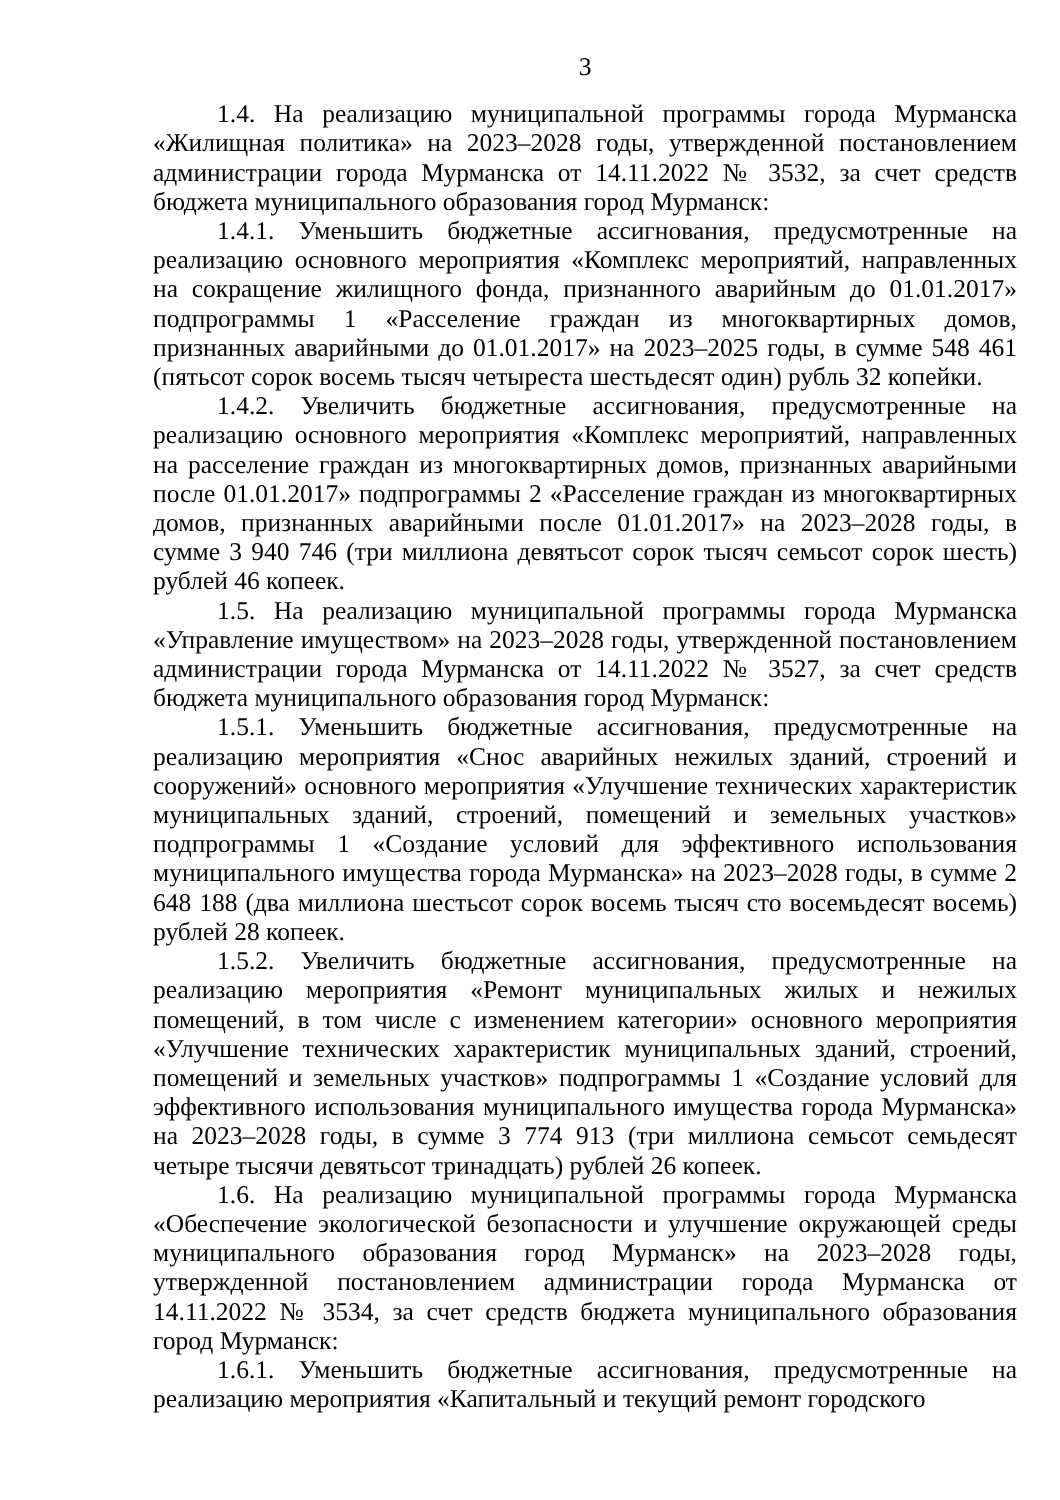3
1.4. На реализацию муниципальной программы города Мурманска «Жилищная политика» на 2023–2028 годы, утвержденной постановлением администрации города Мурманска от 14.11.2022 № 3532, за счет средств бюджета муниципального образования город Мурманск:
1.4.1. Уменьшить бюджетные ассигнования, предусмотренные на реализацию основного мероприятия «Комплекс мероприятий, направленных на сокращение жилищного фонда, признанного аварийным до 01.01.2017» подпрограммы 1 «Расселение граждан из многоквартирных домов, признанных аварийными до 01.01.2017» на 2023–2025 годы, в сумме 548 461 (пятьсот сорок восемь тысяч четыреста шестьдесят один) рубль 32 копейки.
1.4.2. Увеличить бюджетные ассигнования, предусмотренные на реализацию основного мероприятия «Комплекс мероприятий, направленных на расселение граждан из многоквартирных домов, признанных аварийными после 01.01.2017» подпрограммы 2 «Расселение граждан из многоквартирных домов, признанных аварийными после 01.01.2017» на 2023–2028 годы, в сумме 3 940 746 (три миллиона девятьсот сорок тысяч семьсот сорок шесть) рублей 46 копеек.
1.5. На реализацию муниципальной программы города Мурманска «Управление имуществом» на 2023–2028 годы, утвержденной постановлением администрации города Мурманска от 14.11.2022 № 3527, за счет средств бюджета муниципального образования город Мурманск:
1.5.1. Уменьшить бюджетные ассигнования, предусмотренные на реализацию мероприятия «Снос аварийных нежилых зданий, строений и сооружений» основного мероприятия «Улучшение технических характеристик муниципальных зданий, строений, помещений и земельных участков» подпрограммы 1 «Создание условий для эффективного использования муниципального имущества города Мурманска» на 2023–2028 годы, в сумме 2 648 188 (два миллиона шестьсот сорок восемь тысяч сто восемьдесят восемь) рублей 28 копеек.
1.5.2. Увеличить бюджетные ассигнования, предусмотренные на реализацию мероприятия «Ремонт муниципальных жилых и нежилых помещений, в том числе с изменением категории» основного мероприятия «Улучшение технических характеристик муниципальных зданий, строений, помещений и земельных участков» подпрограммы 1 «Создание условий для эффективного использования муниципального имущества города Мурманска» на 2023–2028 годы, в сумме 3 774 913 (три миллиона семьсот семьдесят четыре тысячи девятьсот тринадцать) рублей 26 копеек.
1.6. На реализацию муниципальной программы города Мурманска «Обеспечение экологической безопасности и улучшение окружающей среды муниципального образования город Мурманск» на 2023–2028 годы, утвержденной постановлением администрации города Мурманска от 14.11.2022 № 3534, за счет средств бюджета муниципального образования город Мурманск:
1.6.1. Уменьшить бюджетные ассигнования, предусмотренные на реализацию мероприятия «Капитальный и текущий ремонт городского